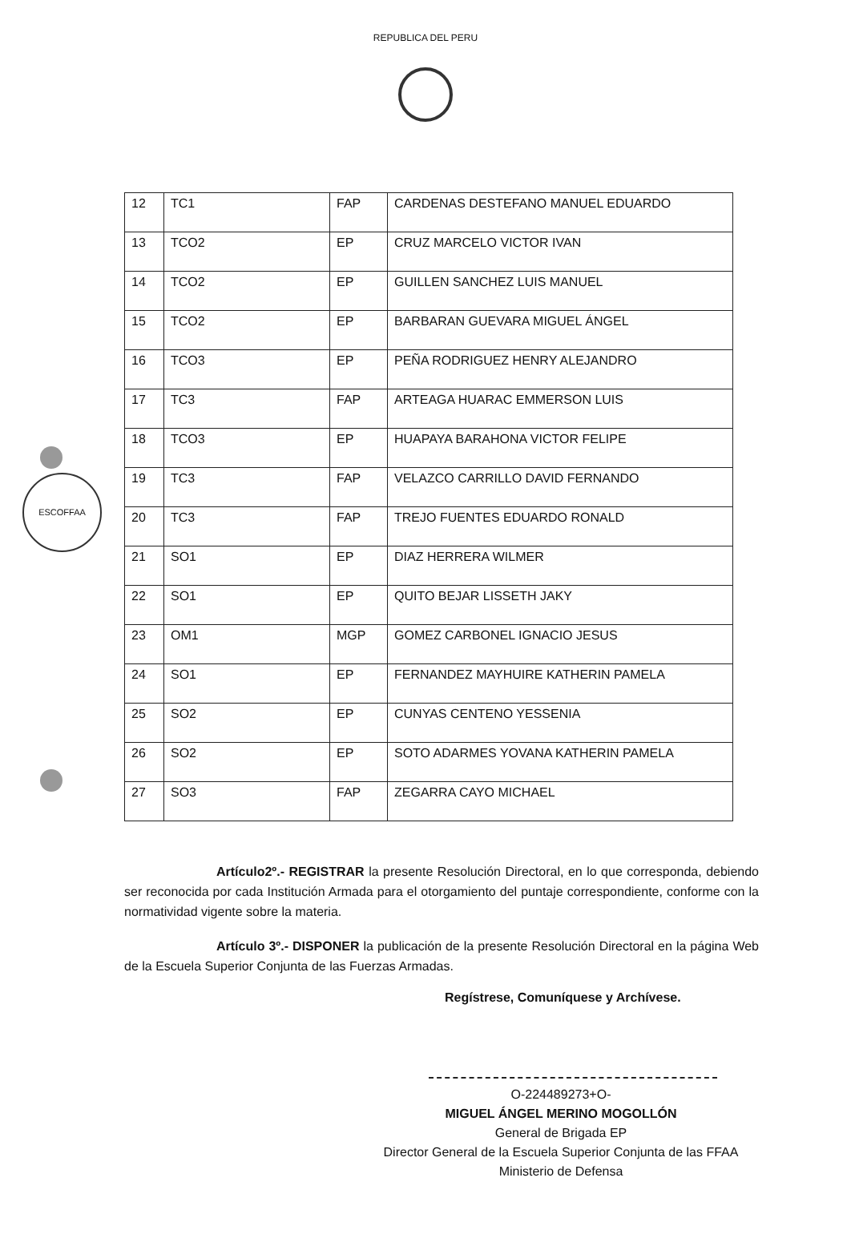ESCOFFAA
REPUBLICA DEL PERU
| 12 | TC1 | FAP | CARDENAS DESTEFANO MANUEL EDUARDO |
| 13 | TCO2 | EP | CRUZ MARCELO VICTOR IVAN |
| 14 | TCO2 | EP | GUILLEN SANCHEZ LUIS MANUEL |
| 15 | TCO2 | EP | BARBARAN GUEVARA MIGUEL ÁNGEL |
| 16 | TCO3 | EP | PEÑA RODRIGUEZ HENRY ALEJANDRO |
| 17 | TC3 | FAP | ARTEAGA HUARAC EMMERSON LUIS |
| 18 | TCO3 | EP | HUAPAYA BARAHONA VICTOR FELIPE |
| 19 | TC3 | FAP | VELAZCO CARRILLO DAVID FERNANDO |
| 20 | TC3 | FAP | TREJO FUENTES EDUARDO RONALD |
| 21 | SO1 | EP | DIAZ HERRERA WILMER |
| 22 | SO1 | EP | QUITO BEJAR LISSETH JAKY |
| 23 | OM1 | MGP | GOMEZ CARBONEL IGNACIO JESUS |
| 24 | SO1 | EP | FERNANDEZ MAYHUIRE KATHERIN PAMELA |
| 25 | SO2 | EP | CUNYAS CENTENO YESSENIA |
| 26 | SO2 | EP | SOTO ADARMES YOVANA KATHERIN PAMELA |
| 27 | SO3 | FAP | ZEGARRA CAYO MICHAEL |
Artículo2º.- REGISTRAR la presente Resolución Directoral, en lo que corresponda, debiendo ser reconocida por cada Institución Armada para el otorgamiento del puntaje correspondiente, conforme con la normatividad vigente sobre la materia.
Artículo 3º.- DISPONER la publicación de la presente Resolución Directoral en la página Web de la Escuela Superior Conjunta de las Fuerzas Armadas.
Regístrese, Comuníquese y Archívese.
O-224489273+O-
MIGUEL ÁNGEL MERINO MOGOLLÓN
General de Brigada EP
Director General de la Escuela Superior Conjunta de las FFAA
Ministerio de Defensa